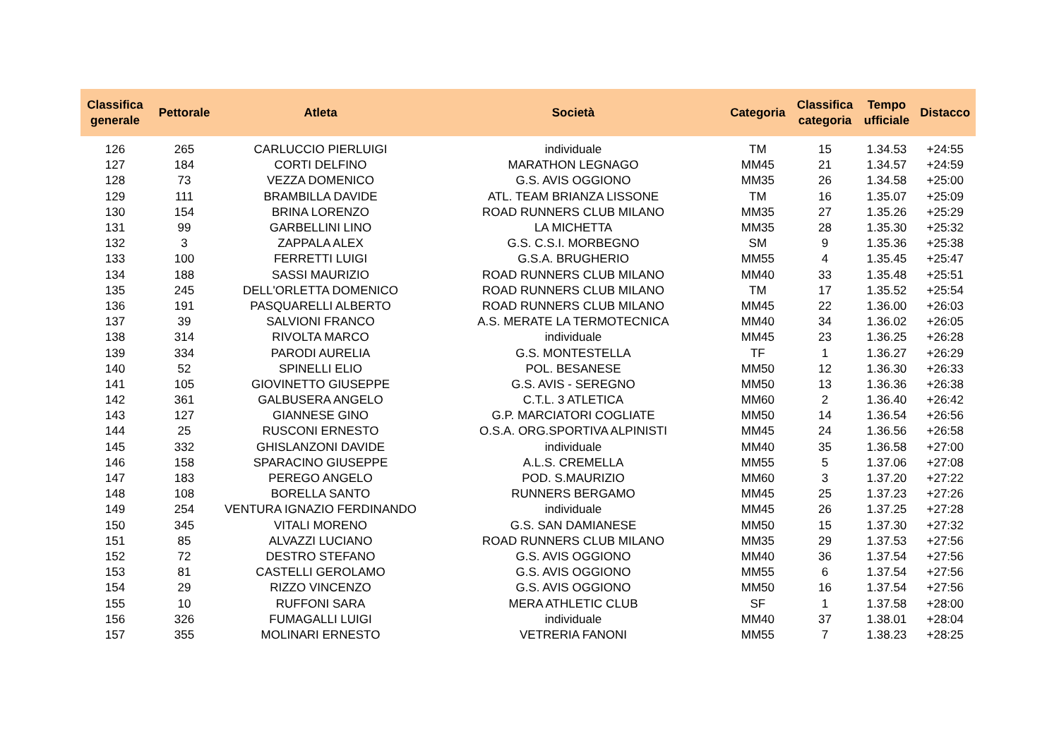| Classifica generale | Pettorale | Atleta | Società | Categoria | Classifica categoria | Tempo ufficiale | Distacco |
| --- | --- | --- | --- | --- | --- | --- | --- |
| 126 | 265 | CARLUCCIO PIERLUIGI | individuale | TM | 15 | 1.34.53 | +24:55 |
| 127 | 184 | CORTI DELFINO | MARATHON LEGNAGO | MM45 | 21 | 1.34.57 | +24:59 |
| 128 | 73 | VEZZA DOMENICO | G.S. AVIS OGGIONO | MM35 | 26 | 1.34.58 | +25:00 |
| 129 | 111 | BRAMBILLA DAVIDE | ATL. TEAM BRIANZA LISSONE | TM | 16 | 1.35.07 | +25:09 |
| 130 | 154 | BRINA LORENZO | ROAD RUNNERS CLUB MILANO | MM35 | 27 | 1.35.26 | +25:29 |
| 131 | 99 | GARBELLINI LINO | LA MICHETTA | MM35 | 28 | 1.35.30 | +25:32 |
| 132 | 3 | ZAPPALA ALEX | G.S. C.S.I. MORBEGNO | SM | 9 | 1.35.36 | +25:38 |
| 133 | 100 | FERRETTI LUIGI | G.S.A. BRUGHERIO | MM55 | 4 | 1.35.45 | +25:47 |
| 134 | 188 | SASSI MAURIZIO | ROAD RUNNERS CLUB MILANO | MM40 | 33 | 1.35.48 | +25:51 |
| 135 | 245 | DELL'ORLETTA DOMENICO | ROAD RUNNERS CLUB MILANO | TM | 17 | 1.35.52 | +25:54 |
| 136 | 191 | PASQUARELLI ALBERTO | ROAD RUNNERS CLUB MILANO | MM45 | 22 | 1.36.00 | +26:03 |
| 137 | 39 | SALVIONI FRANCO | A.S. MERATE LA TERMOTECNICA | MM40 | 34 | 1.36.02 | +26:05 |
| 138 | 314 | RIVOLTA MARCO | individuale | MM45 | 23 | 1.36.25 | +26:28 |
| 139 | 334 | PARODI AURELIA | G.S. MONTESTELLA | TF | 1 | 1.36.27 | +26:29 |
| 140 | 52 | SPINELLI ELIO | POL. BESANESE | MM50 | 12 | 1.36.30 | +26:33 |
| 141 | 105 | GIOVINETTO GIUSEPPE | G.S. AVIS - SEREGNO | MM50 | 13 | 1.36.36 | +26:38 |
| 142 | 361 | GALBUSERA ANGELO | C.T.L. 3 ATLETICA | MM60 | 2 | 1.36.40 | +26:42 |
| 143 | 127 | GIANNESE GINO | G.P. MARCIATORI COGLIATE | MM50 | 14 | 1.36.54 | +26:56 |
| 144 | 25 | RUSCONI ERNESTO | O.S.A. ORG.SPORTIVA ALPINISTI | MM45 | 24 | 1.36.56 | +26:58 |
| 145 | 332 | GHISLANZONI DAVIDE | individuale | MM40 | 35 | 1.36.58 | +27:00 |
| 146 | 158 | SPARACINO GIUSEPPE | A.L.S. CREMELLA | MM55 | 5 | 1.37.06 | +27:08 |
| 147 | 183 | PEREGO ANGELO | POD. S.MAURIZIO | MM60 | 3 | 1.37.20 | +27:22 |
| 148 | 108 | BORELLA SANTO | RUNNERS BERGAMO | MM45 | 25 | 1.37.23 | +27:26 |
| 149 | 254 | VENTURA IGNAZIO FERDINANDO | individuale | MM45 | 26 | 1.37.25 | +27:28 |
| 150 | 345 | VITALI MORENO | G.S. SAN DAMIANESE | MM50 | 15 | 1.37.30 | +27:32 |
| 151 | 85 | ALVAZZI LUCIANO | ROAD RUNNERS CLUB MILANO | MM35 | 29 | 1.37.53 | +27:56 |
| 152 | 72 | DESTRO STEFANO | G.S. AVIS OGGIONO | MM40 | 36 | 1.37.54 | +27:56 |
| 153 | 81 | CASTELLI GEROLAMO | G.S. AVIS OGGIONO | MM55 | 6 | 1.37.54 | +27:56 |
| 154 | 29 | RIZZO VINCENZO | G.S. AVIS OGGIONO | MM50 | 16 | 1.37.54 | +27:56 |
| 155 | 10 | RUFFONI SARA | MERA ATHLETIC CLUB | SF | 1 | 1.37.58 | +28:00 |
| 156 | 326 | FUMAGALLI LUIGI | individuale | MM40 | 37 | 1.38.01 | +28:04 |
| 157 | 355 | MOLINARI ERNESTO | VETRERIA FANONI | MM55 | 7 | 1.38.23 | +28:25 |